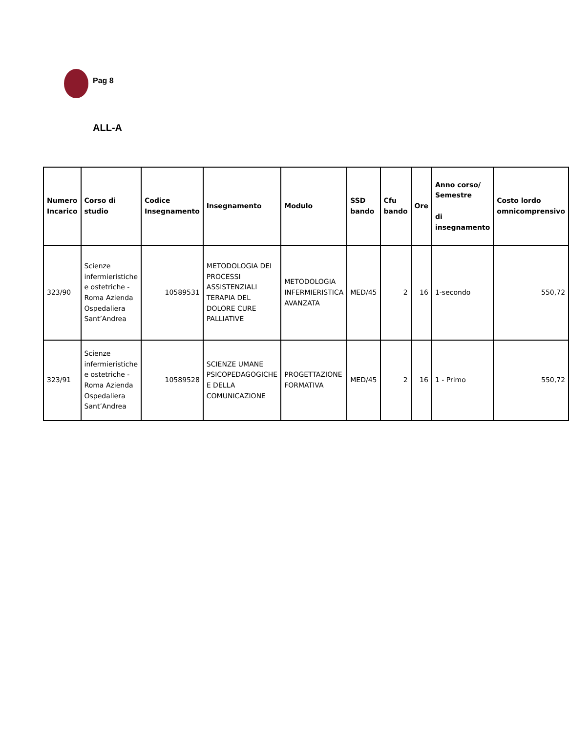Pag 8
ALL-A
| Numero Incarico | Corso di studio | Codice Insegnamento | Insegnamento | Modulo | SSD bando | Cfu bando | Ore | Anno corso/ Semestre di insegnamento | Costo lordo omnicomprensivo |
| --- | --- | --- | --- | --- | --- | --- | --- | --- | --- |
| 323/90 | Scienze infermieristiche e ostetriche - Roma Azienda Ospedaliera Sant’Andrea | 10589531 | METODOLOGIA DEI PROCESSI ASSISTENZIALI TERAPIA DEL DOLORE CURE PALLIATIVE | METODOLOGIA INFERMIERISTICA AVANZATA | MED/45 | 2 | 16 | 1-secondo | 550,72 |
| 323/91 | Scienze infermieristiche e ostetriche - Roma Azienda Ospedaliera Sant’Andrea | 10589528 | SCIENZE UMANE PSICOPEDAGOGICHE E DELLA COMUNICAZIONE | PROGETTAZIONE FORMATIVA | MED/45 | 2 | 16 | 1 - Primo | 550,72 |